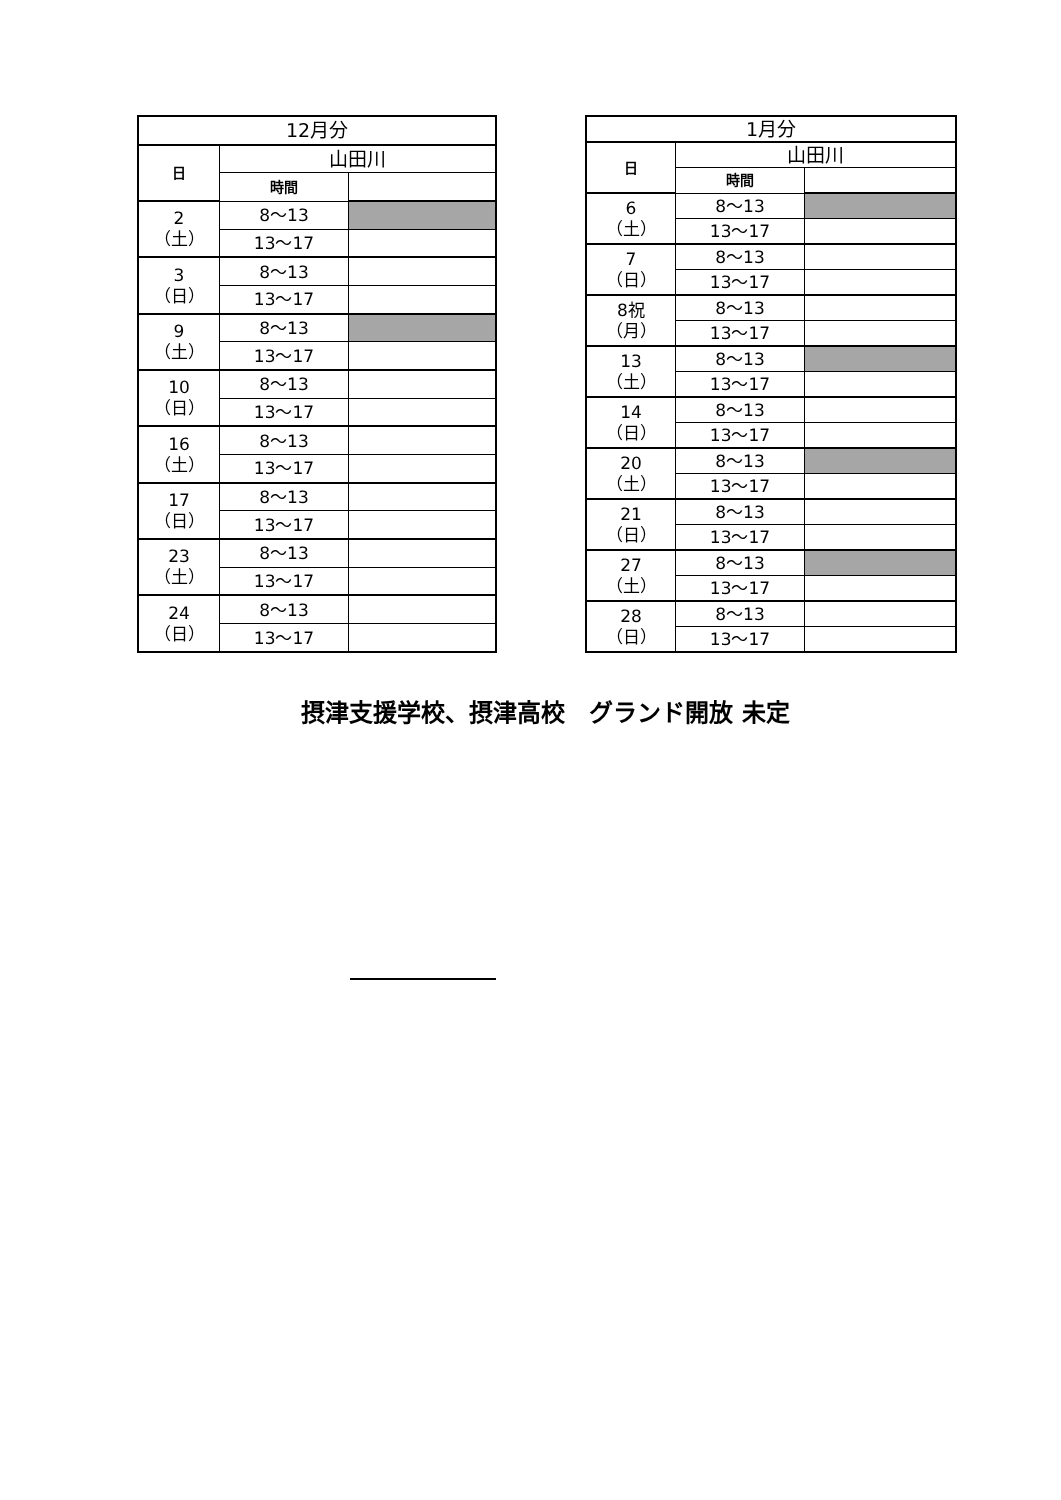| 12月分 | | |
| 日 | 山田川 | |
| | 時間 | |
| 2 （土） | 8～13 | |
| | 13～17 | |
| 3 （日） | 8～13 | |
| | 13～17 | |
| 9 （土） | 8～13 | |
| | 13～17 | |
| 10 （日） | 8～13 | |
| | 13～17 | |
| 16 （土） | 8～13 | |
| | 13～17 | |
| 17 （日） | 8～13 | |
| | 13～17 | |
| 23 （土） | 8～13 | |
| | 13～17 | |
| 24 （日） | 8～13 | |
| | 13～17 | |
| 1月分 | | |
| 日 | 山田川 | |
| | 時間 | |
| 6 （土） | 8～13 | |
| | 13～17 | |
| 7 （日） | 8～13 | |
| | 13～17 | |
| 8祝 （月） | 8～13 | |
| | 13～17 | |
| 13 （土） | 8～13 | |
| | 13～17 | |
| 14 （日） | 8～13 | |
| | 13～17 | |
| 20 （土） | 8～13 | |
| | 13～17 | |
| 21 （日） | 8～13 | |
| | 13～17 | |
| 27 （土） | 8～13 | |
| | 13～17 | |
| 28 （日） | 8～13 | |
| | 13～17 | |
摂津支援学校、摂津高校　グランド開放 未定